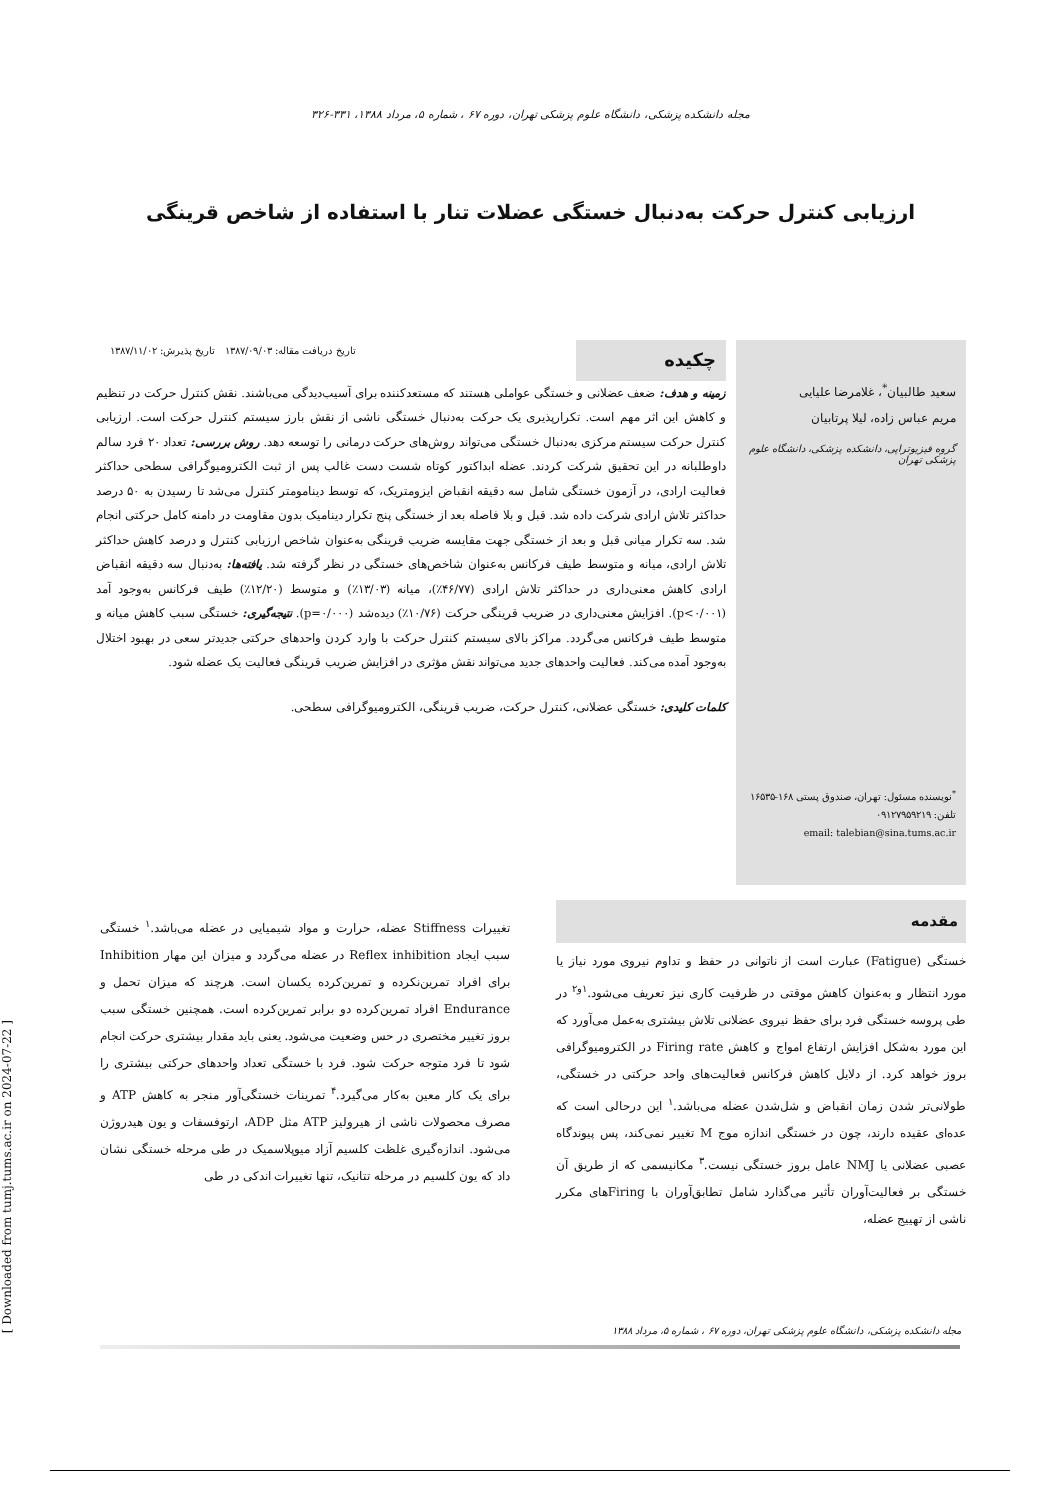مجله دانشکده پزشکی، دانشگاه علوم پزشکی تهران، دوره ۶۷ ، شماره ۵، مرداد ۱۳۸۸، ۳۳۱-۳۲۶
ارزیابی کنترل حرکت به‌دنبال خستگی عضلات تنار با استفاده از شاخص قرینگی
سعید طالبیان<sup>*</sup>، غلامرضا علیایی
مریم عباس زاده، لیلا پرتابیان
گروه فیزیوتراپی، دانشکده پزشکی، دانشگاه علوم پزشکی تهران
<sup>*</sup> نویسنده مسئول: تهران، صندوق پستی ۱۶۸-۱۶۵۳۵
تلفن: ۰۹۱۲۷۹۵۹۲۱۹
email: talebian@sina.tums.ac.ir
تاریخ دریافت مقاله: ۱۳۸۷/۰۹/۰۳ تاریخ پذیرش: ۱۳۸۷/۱۱/۰۲
چکیده
زمینه و هدف: ضعف عضلانی و خستگی عواملی هستند که مستعدکننده برای آسیب‌دیدگی می‌باشند. نقش کنترل حرکت در تنظیم و کاهش این اثر مهم است. تکرارپذیری یک حرکت به‌دنبال خستگی ناشی از نقش بارز سیستم کنترل حرکت است. ارزیابی کنترل حرکت سیستم مرکزی به‌دنبال خستگی می‌تواند روش‌های حرکت درمانی را توسعه دهد. روش بررسی: تعداد ۲۰ فرد سالم داوطلبانه در این تحقیق شرکت کردند. عضله ابداکتور کوتاه شست دست غالب پس از ثبت الکترومیوگرافی سطحی حداکثر فعالیت ارادی، در آزمون خستگی شامل سه دقیقه انقباض ایزومتریک، که توسط دینامومتر کنترل می‌شد تا رسیدن به ۵۰ درصد حداکثر تلاش ارادی شرکت داده شد. قبل و بلا فاصله بعد از خستگی پنج تکرار دینامیک بدون مقاومت در دامنه کامل حرکتی انجام شد. سه تکرار میانی قبل و بعد از خستگی جهت مقایسه ضریب قرینگی به‌عنوان شاخص ارزیابی کنترل و درصد کاهش حداکثر تلاش ارادی، میانه و متوسط طیف فرکانس به‌عنوان شاخص‌های خستگی در نظر گرفته شد. یافته‌ها: به‌دنبال سه دقیقه انقباض ارادی کاهش معنی‌داری در حداکثر تلاش ارادی (۴۶/۷۷٪)، میانه (۱۳/۰۳٪) و متوسط (۱۲/۲۰٪) طیف فرکانس به‌وجود آمد (p<۰/۰۰۱). افزایش معنی‌داری در ضریب قرینگی حرکت (۱۰/۷۶٪) دیده‌شد (p=۰/۰۰۰). نتیجه‌گیری: خستگی سبب کاهش میانه و متوسط طیف فرکانس می‌گردد. مراکز بالای سیستم کنترل حرکت با وارد کردن واحدهای حرکتی جدیدتر سعی در بهبود اختلال به‌وجود آمده می‌کند. فعالیت واحدهای جدید می‌تواند نقش مؤثری در افزایش ضریب قرینگی فعالیت یک عضله شود.
کلمات کلیدی: خستگی عضلانی، کنترل حرکت، ضریب قرینگی، الکترومیوگرافی سطحی.
مقدمه
خستگی (Fatigue) عبارت است از ناتوانی در حفظ و تداوم نیروی مورد نیاز یا مورد انتظار و به‌عنوان کاهش موقتی در ظرفیت کاری نیز تعریف می‌شود.<sup>۱و۲</sup> در طی پروسه خستگی فرد برای حفظ نیروی عضلانی تلاش بیشتری به‌عمل می‌آورد که این مورد به‌شکل افزایش ارتفاع امواج و کاهش Firing rate در الکترومیوگرافی بروز خواهد کرد. از دلایل کاهش فرکانس فعالیت‌های واحد حرکتی در خستگی، طولانی‌تر شدن زمان انقباض و شل‌شدن عضله می‌باشد.<sup>۱</sup> این درحالی است که عده‌ای عقیده دارند، چون در خستگی اندازه موج M تغییر نمی‌کند، پس پیوندگاه عصبی عضلانی یا NMJ عامل بروز خستگی نیست.<sup>۳</sup> مکانیسمی که از طریق آن خستگی بر فعالیت‌آوران تأثیر می‌گذارد شامل تطابق‌آوران با Firingهای مکرر ناشی از تهییج عضله،
تغییرات Stiffness عضله، حرارت و مواد شیمیایی در عضله می‌باشد.<sup>۱</sup> خستگی سبب ایجاد Reflex inhibition در عضله می‌گردد و میزان این مهار Inhibition برای افراد تمرین‌نکرده و تمرین‌کرده یکسان است. هرچند که میزان تحمل و Endurance افراد تمرین‌کرده دو برابر تمرین‌کرده است. همچنین خستگی سبب بروز تغییر مختصری در حس وضعیت می‌شود. یعنی باید مقدار بیشتری حرکت انجام شود تا فرد متوجه حرکت شود. فرد با خستگی تعداد واحدهای حرکتی بیشتری را برای یک کار معین به‌کار می‌گیرد.<sup>۴</sup> تمرینات خستگی‌آور منجر به کاهش ATP و مصرف محصولات ناشی از هیرولیز ATP مثل ADP، ارتوفسفات و یون هیدروژن می‌شود. اندازه‌گیری غلظت کلسیم آزاد میوپلاسمیک در طی مرحله خستگی نشان داد که یون کلسیم در مرحله تتانیک، تنها تغییرات اندکی در طی
مجله دانشکده پزشکی، دانشگاه علوم پزشکی تهران، دوره ۶۷ ، شماره ۵، مرداد ۱۳۸۸
[ Downloaded from tumj.tums.ac.ir on 2024-07-22 ]